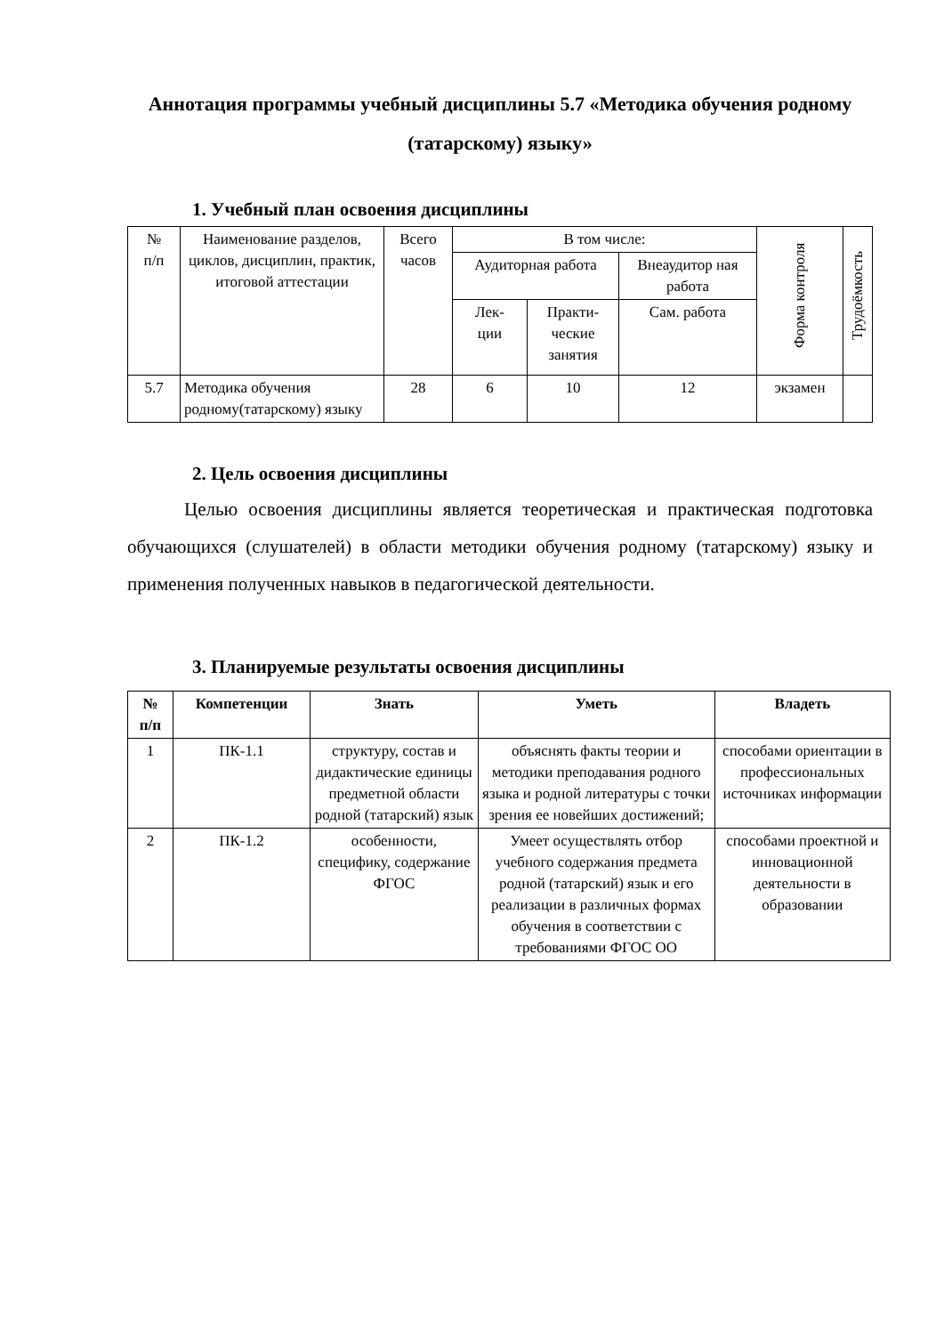Аннотация программы учебный дисциплины 5.7 «Методика обучения родному (татарскому) языку»
1. Учебный план освоения дисциплины
| № п/п | Наименование разделов, циклов, дисциплин, практик, итоговой аттестации | Всего часов | В том числе: | | | Форма контроля | Трудоёмкость |
| --- | --- | --- | --- | --- | --- | --- | --- |
| | | | Аудиторная работа | | Внеаудитор ная работа | | |
| | | | Лек- ции | Практи- ческие занятия | Сам. работа | | |
| 5.7 | Методика обучения родному(татарскому) языку | 28 | 6 | 10 | 12 | экзамен | |
2. Цель освоения дисциплины
Целью освоения дисциплины является теоретическая и практическая подготовка обучающихся (слушателей) в области методики обучения родному (татарскому) языку и применения полученных навыков в педагогической деятельности.
3. Планируемые результаты освоения дисциплины
| № п/п | Компетенции | Знать | Уметь | Владеть |
| --- | --- | --- | --- | --- |
| 1 | ПК-1.1 | структуру, состав и дидактические единицы предметной области родной (татарский) язык | объяснять факты теории и методики преподавания родного языка и родной литературы с точки зрения ее новейших достижений; | способами ориентации в профессиональных источниках информации |
| 2 | ПК-1.2 | особенности, специфику, содержание ФГОС | Умеет осуществлять отбор учебного содержания предмета родной (татарский) язык и его реализации в различных формах обучения в соответствии с требованиями ФГОС ОО | способами проектной и инновационной деятельности в образовании |